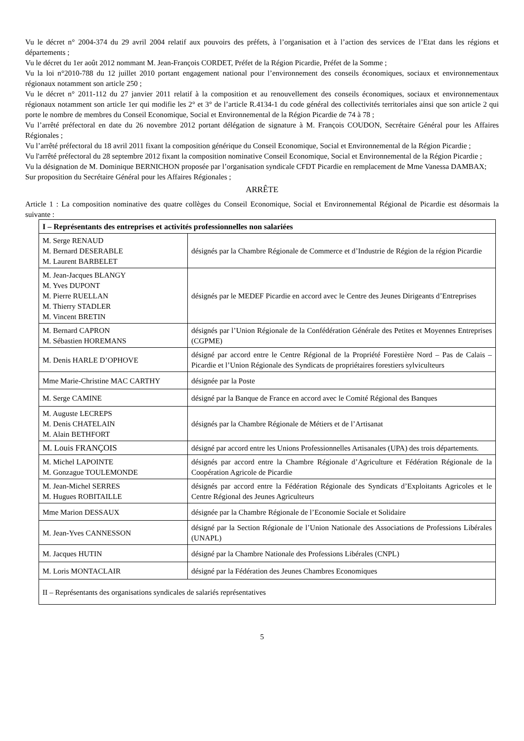Vu le décret n° 2004-374 du 29 avril 2004 relatif aux pouvoirs des préfets, à l’organisation et à l’action des services de l’Etat dans les régions et départements ;
Vu le décret du 1er août 2012 nommant M. Jean-François CORDET, Préfet de la Région Picardie, Préfet de la Somme ;
Vu la loi n°2010-788 du 12 juillet 2010 portant engagement national pour l’environnement des conseils économiques, sociaux et environnementaux régionaux notamment son article 250 ;
Vu le décret n° 2011-112 du 27 janvier 2011 relatif à la composition et au renouvellement des conseils économiques, sociaux et environnementaux régionaux notamment son article 1er qui modifie les 2° et 3° de l’article R.4134-1 du code général des collectivités territoriales ainsi que son article 2 qui porte le nombre de membres du Conseil Economique, Social et Environnemental de la Région Picardie de 74 à 78 ;
Vu l’arrêté préfectoral en date du 26 novembre 2012 portant délégation de signature à M. François COUDON, Secrétaire Général pour les Affaires Régionales ;
Vu l’arrêté préfectoral du 18 avril 2011 fixant la composition générique du Conseil Economique, Social et Environnemental de la Région Picardie ;
Vu l'arrêté préfectoral du 28 septembre 2012 fixant la composition nominative Conseil Economique, Social et Environnemental de la Région Picardie ;
Vu la désignation de M. Dominique BERNICHON proposée par l’organisation syndicale CFDT Picardie en remplacement de Mme Vanessa DAMBAX;
Sur proposition du Secrétaire Général pour les Affaires Régionales ;
ARRÊTE
Article 1 : La composition nominative des quatre collèges du Conseil Economique, Social et Environnemental Régional de Picardie est désormais la suivante :
| I – Représentants des entreprises et activités professionnelles non salariées | |
| M. Serge RENAUD M. Bernard DESERABLE M. Laurent BARBELET | désignés par la Chambre Régionale de Commerce et d’Industrie de Région de la région Picardie |
| M. Jean-Jacques BLANGY M. Yves DUPONT M. Pierre RUELLAN M. Thierry STADLER M. Vincent BRETIN | désignés par le MEDEF Picardie en accord avec le Centre des Jeunes Dirigeants d’Entreprises |
| M. Bernard CAPRON M. Sébastien HOREMANS | désignés par l’Union Régionale de la Confédération Générale des Petites et Moyennes Entreprises (CGPME) |
| M. Denis HARLE D’OPHOVE | désigné par accord entre le Centre Régional de la Propriété Forestière Nord – Pas de Calais – Picardie et l’Union Régionale des Syndicats de propriétaires forestiers sylviculteurs |
| Mme Marie-Christine MAC CARTHY | désignée par la Poste |
| M. Serge CAMINE | désigné par la Banque de France en accord avec le Comité Régional des Banques |
| M. Auguste LECREPS M. Denis CHATELAIN M. Alain BETHFORT | désignés par la Chambre Régionale de Métiers et de l’Artisanat |
| M. Louis FRANÇOIS | désigné par accord entre les Unions Professionnelles Artisanales (UPA) des trois départements. |
| M. Michel LAPOINTE M. Gonzague TOULEMONDE | désignés par accord entre la Chambre Régionale d’Agriculture et Fédération Régionale de la Coopération Agricole de Picardie |
| M. Jean-Michel SERRES M. Hugues ROBITAILLE | désignés par accord entre la Fédération Régionale des Syndicats d’Exploitants Agricoles et le Centre Régional des Jeunes Agriculteurs |
| Mme Marion DESSAUX | désignée par la Chambre Régionale de l’Economie Sociale et Solidaire |
| M. Jean-Yves CANNESSON | désigné par la Section Régionale de l’Union Nationale des Associations de Professions Libérales (UNAPL) |
| M. Jacques HUTIN | désigné par la Chambre Nationale des Professions Libérales (CNPL) |
| M. Loris MONTACLAIR | désigné par la Fédération des Jeunes Chambres Economiques |
| II – Représentants des organisations syndicales de salariés représentatives | |
5